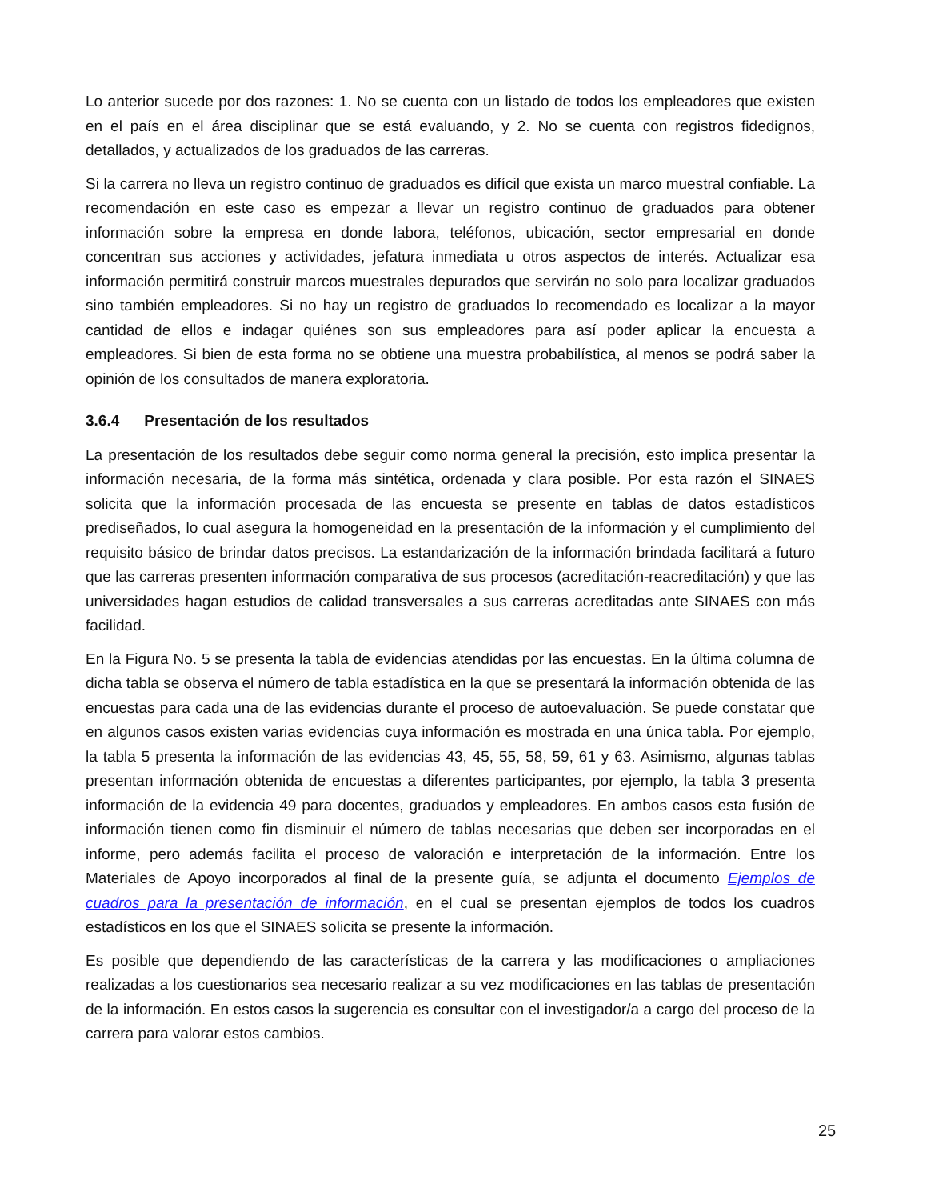Lo anterior sucede por dos razones: 1. No se cuenta con un listado de todos los empleadores que existen en el país en el área disciplinar que se está evaluando, y 2. No se cuenta con registros fidedignos, detallados, y actualizados de los graduados de las carreras.
Si la carrera no lleva un registro continuo de graduados es difícil que exista un marco muestral confiable. La recomendación en este caso es empezar a llevar un registro continuo de graduados para obtener información sobre la empresa en donde labora, teléfonos, ubicación, sector empresarial en donde concentran sus acciones y actividades, jefatura inmediata u otros aspectos de interés. Actualizar esa información permitirá construir marcos muestrales depurados que servirán no solo para localizar graduados sino también empleadores. Si no hay un registro de graduados lo recomendado es localizar a la mayor cantidad de ellos e indagar quiénes son sus empleadores para así poder aplicar la encuesta a empleadores. Si bien de esta forma no se obtiene una muestra probabilística, al menos se podrá saber la opinión de los consultados de manera exploratoria.
3.6.4 Presentación de los resultados
La presentación de los resultados debe seguir como norma general la precisión, esto implica presentar la información necesaria, de la forma más sintética, ordenada y clara posible. Por esta razón el SINAES solicita que la información procesada de las encuesta se presente en tablas de datos estadísticos prediseñados, lo cual asegura la homogeneidad en la presentación de la información y el cumplimiento del requisito básico de brindar datos precisos. La estandarización de la información brindada facilitará a futuro que las carreras presenten información comparativa de sus procesos (acreditación-reacreditación) y que las universidades hagan estudios de calidad transversales a sus carreras acreditadas ante SINAES con más facilidad.
En la Figura No. 5 se presenta la tabla de evidencias atendidas por las encuestas. En la última columna de dicha tabla se observa el número de tabla estadística en la que se presentará la información obtenida de las encuestas para cada una de las evidencias durante el proceso de autoevaluación. Se puede constatar que en algunos casos existen varias evidencias cuya información es mostrada en una única tabla. Por ejemplo, la tabla 5 presenta la información de las evidencias 43, 45, 55, 58, 59, 61 y 63. Asimismo, algunas tablas presentan información obtenida de encuestas a diferentes participantes, por ejemplo, la tabla 3 presenta información de la evidencia 49 para docentes, graduados y empleadores. En ambos casos esta fusión de información tienen como fin disminuir el número de tablas necesarias que deben ser incorporadas en el informe, pero además facilita el proceso de valoración e interpretación de la información. Entre los Materiales de Apoyo incorporados al final de la presente guía, se adjunta el documento Ejemplos de cuadros para la presentación de información, en el cual se presentan ejemplos de todos los cuadros estadísticos en los que el SINAES solicita se presente la información.
Es posible que dependiendo de las características de la carrera y las modificaciones o ampliaciones realizadas a los cuestionarios sea necesario realizar a su vez modificaciones en las tablas de presentación de la información. En estos casos la sugerencia es consultar con el investigador/a a cargo del proceso de la carrera para valorar estos cambios.
25